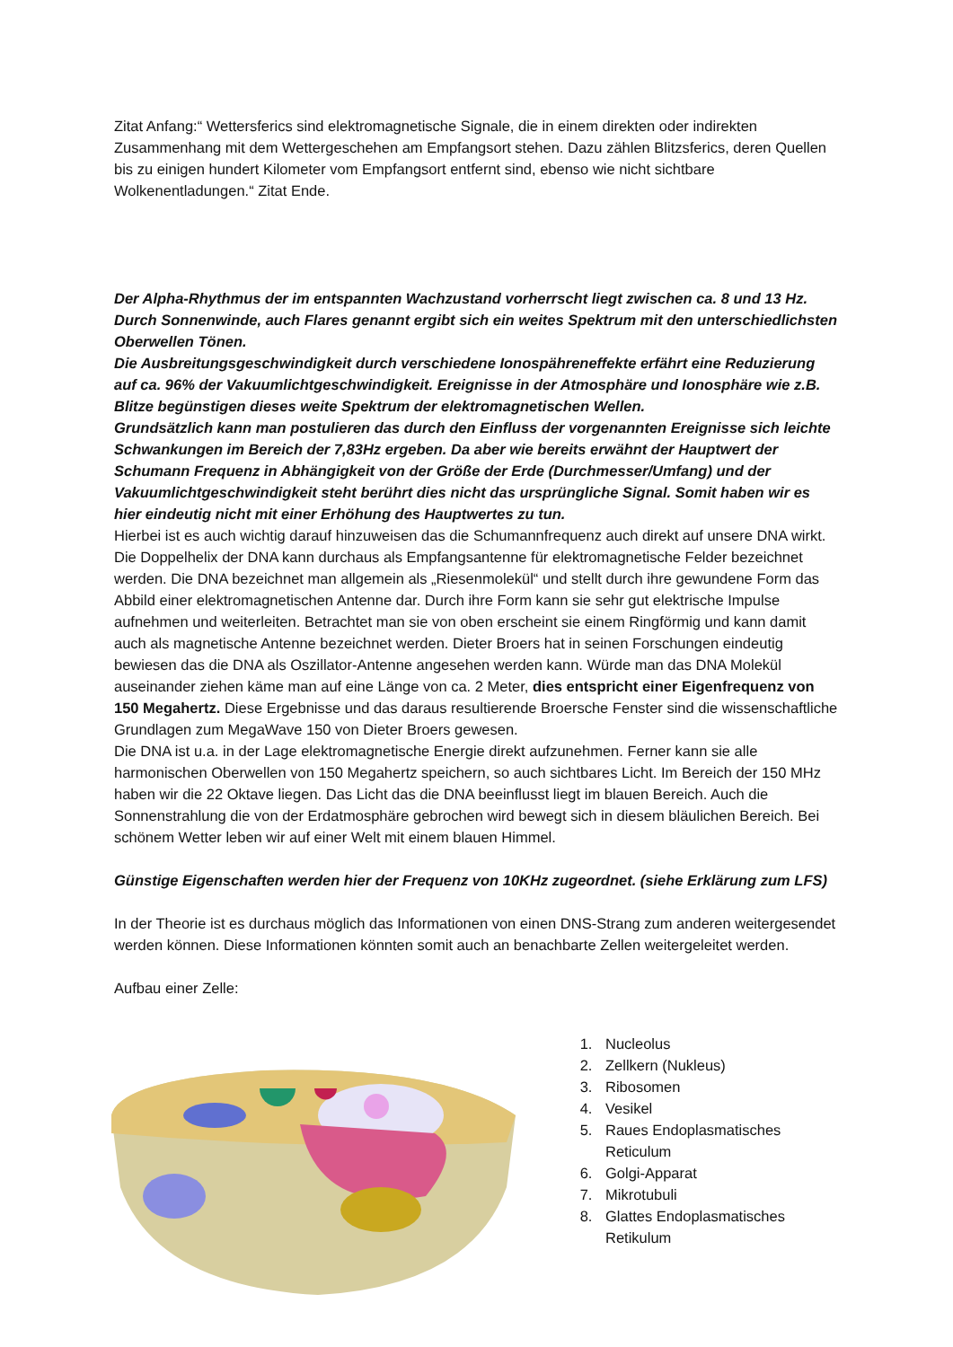Zitat Anfang:“ Wettersferics sind elektromagnetische Signale, die in einem direkten oder indirekten Zusammenhang mit dem Wettergeschehen am Empfangsort stehen. Dazu zählen Blitzsferics, deren Quellen bis zu einigen hundert Kilometer vom Empfangsort entfernt sind, ebenso wie nicht sichtbare Wolkenentladungen.“ Zitat Ende.
Der Alpha-Rhythmus der im entspannten Wachzustand vorherrscht liegt zwischen ca. 8 und 13 Hz.
Durch Sonnenwinde, auch Flares genannt ergibt sich ein weites Spektrum mit den unterschiedlichsten Oberwellen Tönen.
Die Ausbreitungsgeschwindigkeit durch verschiedene Ionospähreneffekte erfährt eine Reduzierung auf ca. 96% der Vakuumlichtgeschwindigkeit. Ereignisse in der Atmosphäre und Ionosphäre wie z.B. Blitze begünstigen dieses weite Spektrum der elektromagnetischen Wellen.
Grundsätzlich kann man postulieren das durch den Einfluss der vorgenannten Ereignisse sich leichte Schwankungen im Bereich der 7,83Hz ergeben. Da aber wie bereits erwähnt der Hauptwert der Schumann Frequenz in Abhängigkeit von der Größe der Erde (Durchmesser/Umfang) und der Vakuumlichtgeschwindigkeit steht berührt dies nicht das ursprüngliche Signal. Somit haben wir es hier eindeutig nicht mit einer Erhöhung des Hauptwertes zu tun.
Hierbei ist es auch wichtig darauf hinzuweisen das die Schumannfrequenz auch direkt auf unsere DNA wirkt. Die Doppelhelix der DNA kann durchaus als Empfangsantenne für elektromagnetische Felder bezeichnet werden. Die DNA bezeichnet man allgemein als „Riesenmolekül“ und stellt durch ihre gewundene Form das Abbild einer elektromagnetischen Antenne dar. Durch ihre Form kann sie sehr gut elektrische Impulse aufnehmen und weiterleiten. Betrachtet man sie von oben erscheint sie einem Ringförmig und kann damit auch als magnetische Antenne bezeichnet werden. Dieter Broers hat in seinen Forschungen eindeutig bewiesen das die DNA als Oszillator-Antenne angesehen werden kann. Würde man das DNA Molekül auseinander ziehen käme man auf eine Länge von ca. 2 Meter, dies entspricht einer Eigenfrequenz von 150 Megahertz. Diese Ergebnisse und das daraus resultierende Broersche Fenster sind die wissenschaftliche Grundlagen zum MegaWave 150 von Dieter Broers gewesen.
Die DNA ist u.a. in der Lage elektromagnetische Energie direkt aufzunehmen. Ferner kann sie alle harmonischen Oberwellen von 150 Megahertz speichern, so auch sichtbares Licht. Im Bereich der 150 MHz haben wir die 22 Oktave liegen. Das Licht das die DNA beeinflusst liegt im blauen Bereich. Auch die Sonnenstrahlung die von der Erdatmosphäre gebrochen wird bewegt sich in diesem bläulichen Bereich. Bei schönem Wetter leben wir auf einer Welt mit einem blauen Himmel.
Günstige Eigenschaften werden hier der Frequenz von 10KHz zugeordnet. (siehe Erklärung zum LFS)
In der Theorie ist es durchaus möglich das Informationen von einen DNS-Strang zum anderen weitergesendet werden können. Diese Informationen könnten somit auch an benachbarte Zellen weitergeleitet werden.
Aufbau einer Zelle:
1. Nucleolus
2. Zellkern (Nukleus)
3. Ribosomen
4. Vesikel
5. Raues Endoplasmatisches Reticulum
6. Golgi-Apparat
7. Mikrotubuli
8. Glattes Endoplasmatisches Retikulum